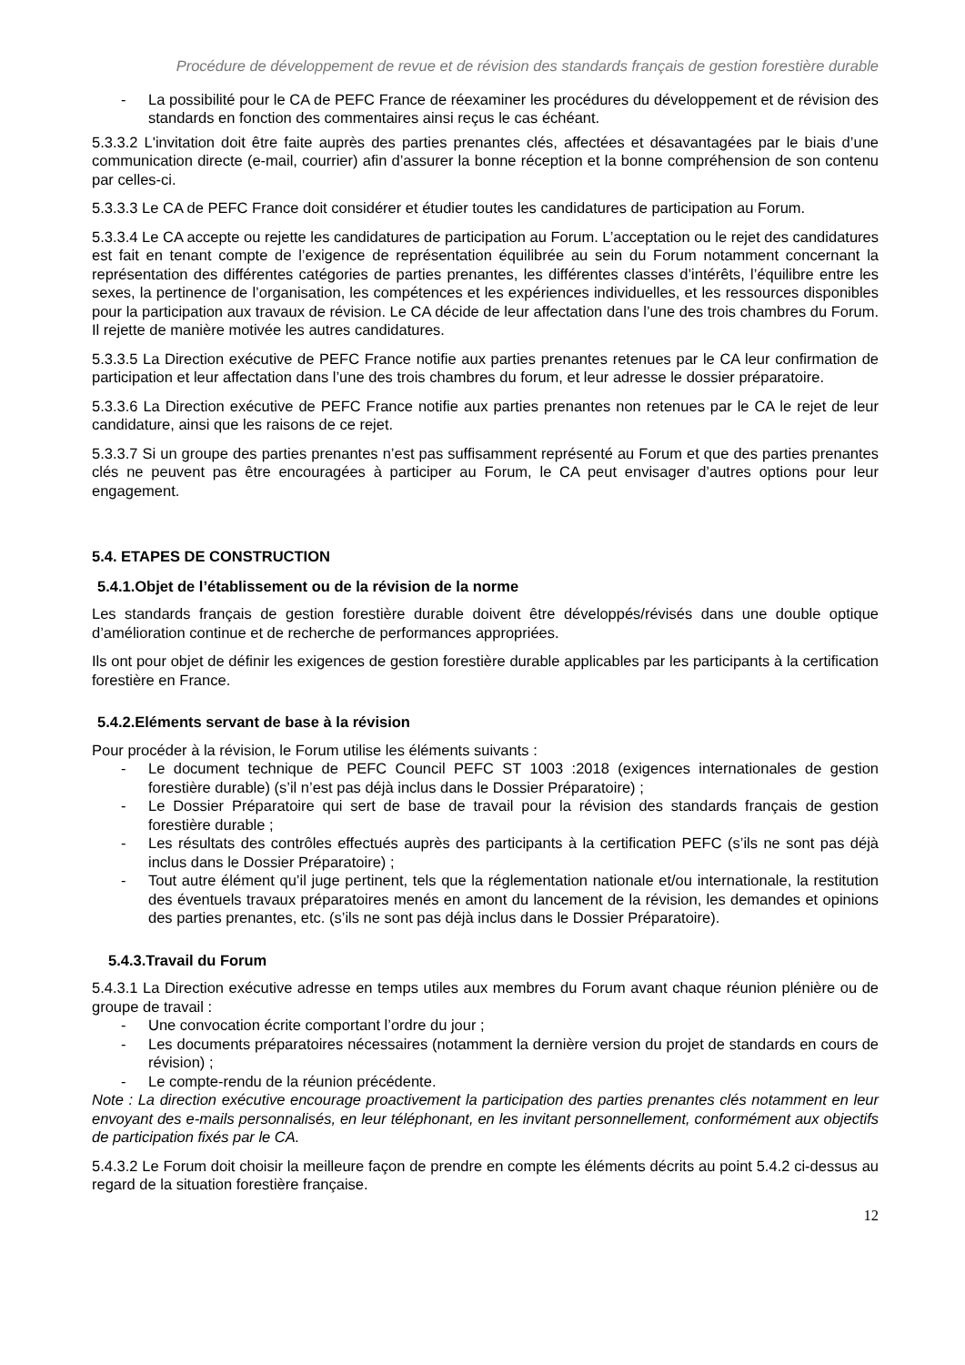Procédure de développement de revue et de révision des standards français de gestion forestière durable
- La possibilité pour le CA de PEFC France de réexaminer les procédures du développement et de révision des standards en fonction des commentaires ainsi reçus le cas échéant.
5.3.3.2 L'invitation doit être faite auprès des parties prenantes clés, affectées et désavantagées par le biais d’une communication directe (e-mail, courrier) afin d’assurer la bonne réception et la bonne compréhension de son contenu par celles-ci.
5.3.3.3 Le CA de PEFC France doit considérer et étudier toutes les candidatures de participation au Forum.
5.3.3.4 Le CA accepte ou rejette les candidatures de participation au Forum. L’acceptation ou le rejet des candidatures est fait en tenant compte de l’exigence de représentation équilibrée au sein du Forum notamment concernant la représentation des différentes catégories de parties prenantes, les différentes classes d’intérêts, l’équilibre entre les sexes, la pertinence de l’organisation, les compétences et les expériences individuelles, et les ressources disponibles pour la participation aux travaux de révision. Le CA décide de leur affectation dans l’une des trois chambres du Forum. Il rejette de manière motivée les autres candidatures.
5.3.3.5 La Direction exécutive de PEFC France notifie aux parties prenantes retenues par le CA leur confirmation de participation et leur affectation dans l’une des trois chambres du forum, et leur adresse le dossier préparatoire.
5.3.3.6 La Direction exécutive de PEFC France notifie aux parties prenantes non retenues par le CA le rejet de leur candidature, ainsi que les raisons de ce rejet.
5.3.3.7 Si un groupe des parties prenantes n’est pas suffisamment représenté au Forum et que des parties prenantes clés ne peuvent pas être encouragées à participer au Forum, le CA peut envisager d’autres options pour leur engagement.
5.4. ETAPES DE CONSTRUCTION
5.4.1.Objet de l’établissement ou de la révision de la norme
Les standards français de gestion forestière durable doivent être développés/révisés dans une double optique d’amélioration continue et de recherche de performances appropriées.
Ils ont pour objet de définir les exigences de gestion forestière durable applicables par les participants à la certification forestière en France.
5.4.2.Eléments servant de base à la révision
Pour procéder à la révision, le Forum utilise les éléments suivants :
- Le document technique de PEFC Council PEFC ST 1003 :2018 (exigences internationales de gestion forestière durable) (s’il n’est pas déjà inclus dans le Dossier Préparatoire) ;
- Le Dossier Préparatoire qui sert de base de travail pour la révision des standards français de gestion forestière durable ;
- Les résultats des contrôles effectués auprès des participants à la certification PEFC (s’ils ne sont pas déjà inclus dans le Dossier Préparatoire) ;
- Tout autre élément qu’il juge pertinent, tels que la réglementation nationale et/ou internationale, la restitution des éventuels travaux préparatoires menés en amont du lancement de la révision, les demandes et opinions des parties prenantes, etc. (s’ils ne sont pas déjà inclus dans le Dossier Préparatoire).
5.4.3.Travail du Forum
5.4.3.1 La Direction exécutive adresse en temps utiles aux membres du Forum avant chaque réunion plénière ou de groupe de travail :
- Une convocation écrite comportant l’ordre du jour ;
- Les documents préparatoires nécessaires (notamment la dernière version du projet de standards en cours de révision) ;
- Le compte-rendu de la réunion précédente.
Note : La direction exécutive encourage proactivement la participation des parties prenantes clés notamment en leur envoyant des e-mails personnalisés, en leur téléphonant, en les invitant personnellement, conformément aux objectifs de participation fixés par le CA.
5.4.3.2 Le Forum doit choisir la meilleure façon de prendre en compte les éléments décrits au point 5.4.2 ci-dessus au regard de la situation forestière française.
12